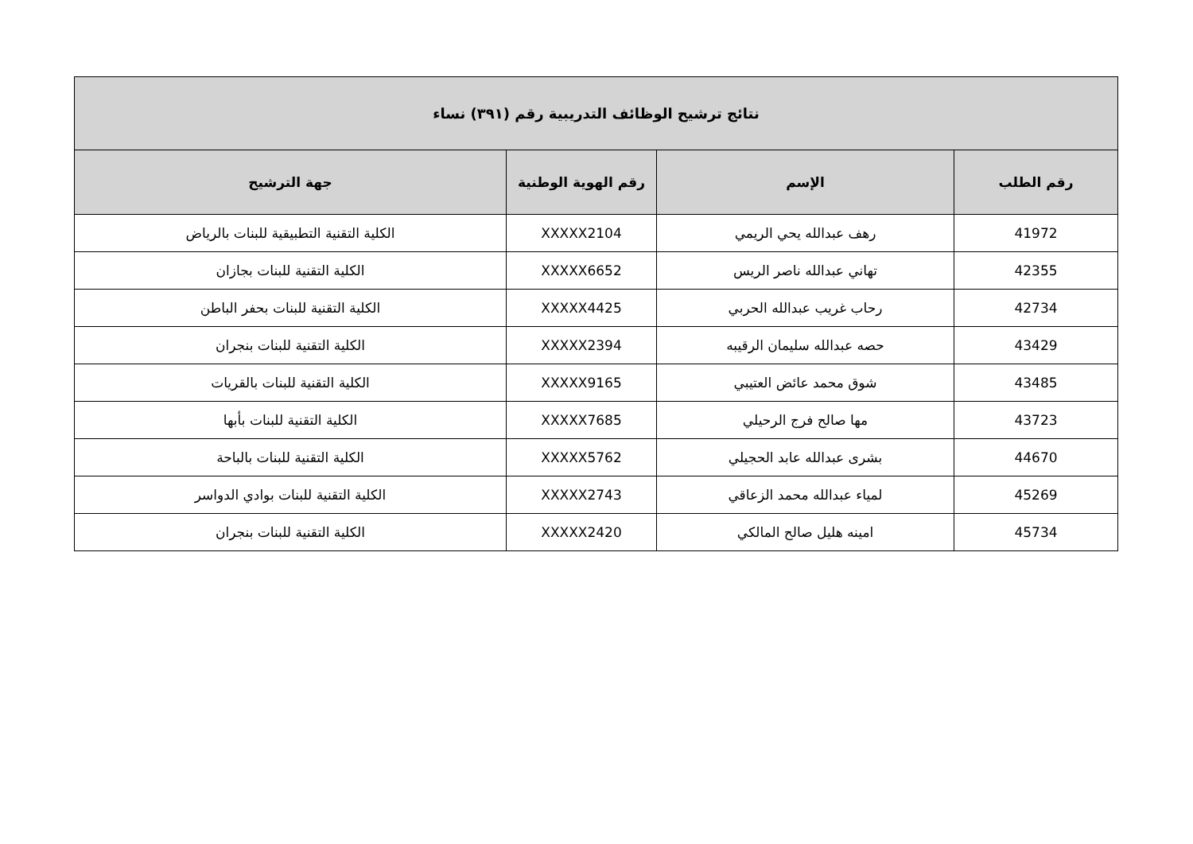| نتائج ترشيح الوظائف التدريبية رقم (٣٩١) نساء | | | |
| --- | --- | --- | --- |
| رقم الطلب | الإسم | رقم الهوية الوطنية | جهة الترشيح |
| 41972 | رهف عبدالله يحي الريمي | XXXXX2104 | الكلية التقنية التطبيقية للبنات بالرياض |
| 42355 | تهاني عبدالله ناصر الريس | XXXXX6652 | الكلية التقنية للبنات بجازان |
| 42734 | رحاب غريب عبدالله الحربي | XXXXX4425 | الكلية التقنية للبنات بحفر الباطن |
| 43429 | حصه عبدالله سليمان الرقيبه | XXXXX2394 | الكلية التقنية للبنات بنجران |
| 43485 | شوق محمد عائض العتيبي | XXXXX9165 | الكلية التقنية للبنات بالقريات |
| 43723 | مها صالح فرج الرحيلي | XXXXX7685 | الكلية التقنية للبنات بأبها |
| 44670 | بشرى عبدالله عابد الحجيلي | XXXXX5762 | الكلية التقنية للبنات بالباحة |
| 45269 | لمياء عبدالله محمد الزعاقي | XXXXX2743 | الكلية التقنية للبنات بوادي الدواسر |
| 45734 | امينه هليل صالح المالكي | XXXXX2420 | الكلية التقنية للبنات بنجران |